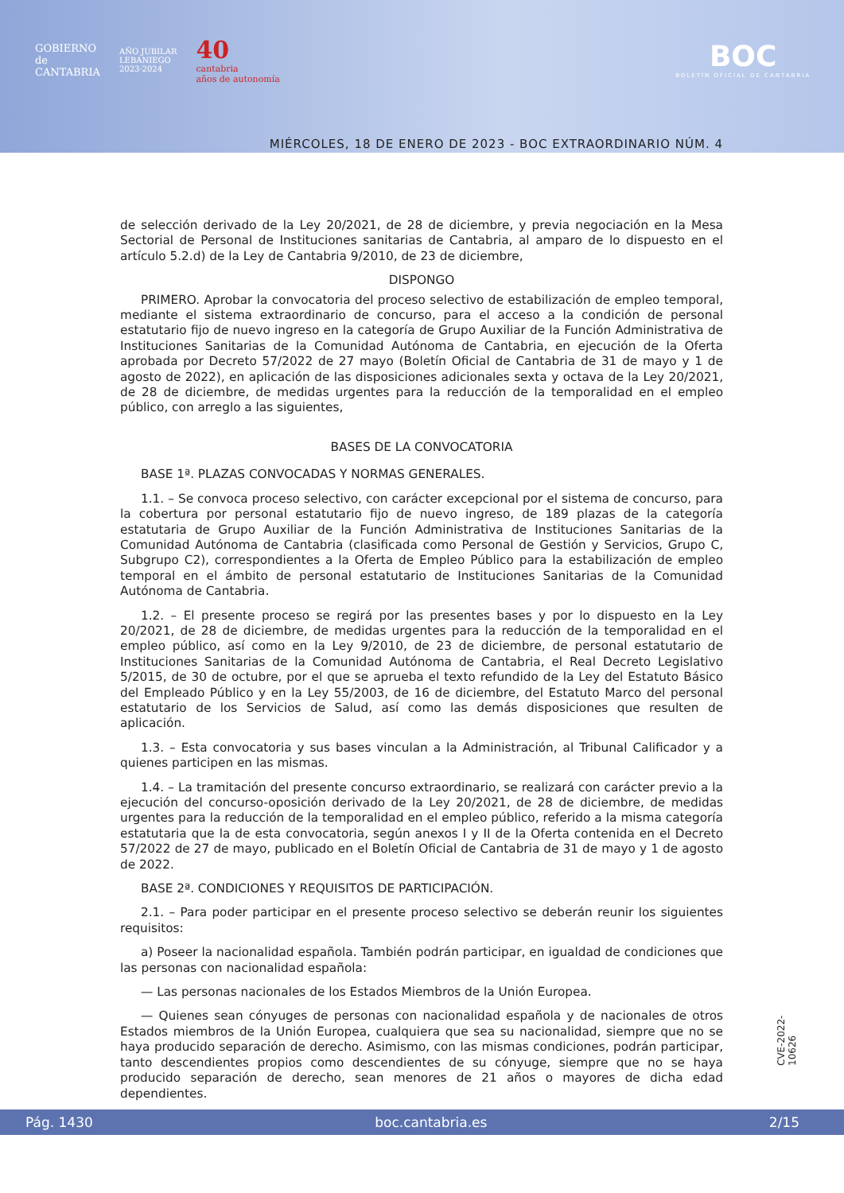GOBIERNO
de
CANTABRIA
AÑO JUBILAR
LEBANIEGO
2023·2024
40
cantabria
años de autonomía
BOC
BOLETÍN OFICIAL DE CANTABRIA
MIÉRCOLES, 18 DE ENERO DE 2023 - BOC EXTRAORDINARIO NÚM. 4
de selección derivado de la Ley 20/2021, de 28 de diciembre, y previa negociación en la Mesa Sectorial de Personal de Instituciones sanitarias de Cantabria, al amparo de lo dispuesto en el artículo 5.2.d) de la Ley de Cantabria 9/2010, de 23 de diciembre,
DISPONGO
PRIMERO. Aprobar la convocatoria del proceso selectivo de estabilización de empleo temporal, mediante el sistema extraordinario de concurso, para el acceso a la condición de personal estatutario fijo de nuevo ingreso en la categoría de Grupo Auxiliar de la Función Administrativa de Instituciones Sanitarias de la Comunidad Autónoma de Cantabria, en ejecución de la Oferta aprobada por Decreto 57/2022 de 27 mayo (Boletín Oficial de Cantabria de 31 de mayo y 1 de agosto de 2022), en aplicación de las disposiciones adicionales sexta y octava de la Ley 20/2021, de 28 de diciembre, de medidas urgentes para la reducción de la temporalidad en el empleo público, con arreglo a las siguientes,
BASES DE LA CONVOCATORIA
BASE 1ª. PLAZAS CONVOCADAS Y NORMAS GENERALES.
1.1. – Se convoca proceso selectivo, con carácter excepcional por el sistema de concurso, para la cobertura por personal estatutario fijo de nuevo ingreso, de 189 plazas de la categoría estatutaria de Grupo Auxiliar de la Función Administrativa de Instituciones Sanitarias de la Comunidad Autónoma de Cantabria (clasificada como Personal de Gestión y Servicios, Grupo C, Subgrupo C2), correspondientes a la Oferta de Empleo Público para la estabilización de empleo temporal en el ámbito de personal estatutario de Instituciones Sanitarias de la Comunidad Autónoma de Cantabria.
1.2. – El presente proceso se regirá por las presentes bases y por lo dispuesto en la Ley 20/2021, de 28 de diciembre, de medidas urgentes para la reducción de la temporalidad en el empleo público, así como en la Ley 9/2010, de 23 de diciembre, de personal estatutario de Instituciones Sanitarias de la Comunidad Autónoma de Cantabria, el Real Decreto Legislativo 5/2015, de 30 de octubre, por el que se aprueba el texto refundido de la Ley del Estatuto Básico del Empleado Público y en la Ley 55/2003, de 16 de diciembre, del Estatuto Marco del personal estatutario de los Servicios de Salud, así como las demás disposiciones que resulten de aplicación.
1.3. – Esta convocatoria y sus bases vinculan a la Administración, al Tribunal Calificador y a quienes participen en las mismas.
1.4. – La tramitación del presente concurso extraordinario, se realizará con carácter previo a la ejecución del concurso-oposición derivado de la Ley 20/2021, de 28 de diciembre, de medidas urgentes para la reducción de la temporalidad en el empleo público, referido a la misma categoría estatutaria que la de esta convocatoria, según anexos I y II de la Oferta contenida en el Decreto 57/2022 de 27 de mayo, publicado en el Boletín Oficial de Cantabria de 31 de mayo y 1 de agosto de 2022.
BASE 2ª. CONDICIONES Y REQUISITOS DE PARTICIPACIÓN.
2.1. – Para poder participar en el presente proceso selectivo se deberán reunir los siguientes requisitos:
a) Poseer la nacionalidad española. También podrán participar, en igualdad de condiciones que las personas con nacionalidad española:
— Las personas nacionales de los Estados Miembros de la Unión Europea.
— Quienes sean cónyuges de personas con nacionalidad española y de nacionales de otros Estados miembros de la Unión Europea, cualquiera que sea su nacionalidad, siempre que no se haya producido separación de derecho. Asimismo, con las mismas condiciones, podrán participar, tanto descendientes propios como descendientes de su cónyuge, siempre que no se haya producido separación de derecho, sean menores de 21 años o mayores de dicha edad dependientes.
CVE-2022-10626
Pág. 1430 boc.cantabria.es 2/15